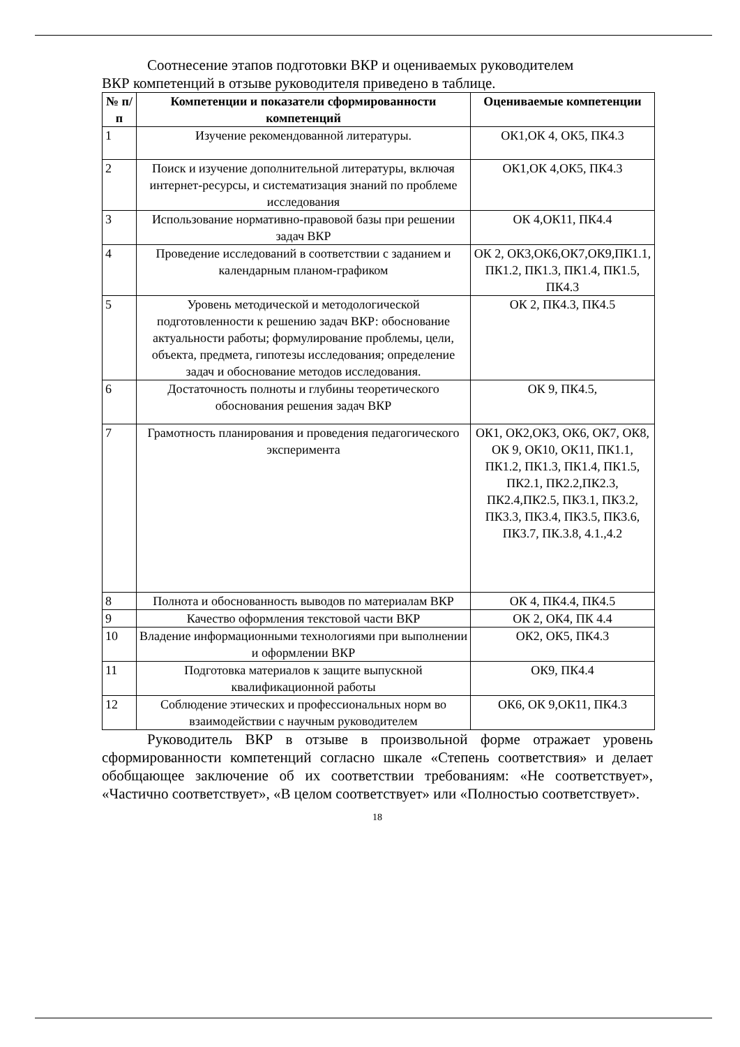Соотнесение этапов подготовки ВКР и оцениваемых руководителем
ВКР компетенций в отзыве руководителя приведено в таблице.
| № п/п | Компетенции и показатели сформированности компетенций | Оцениваемые компетенции |
| --- | --- | --- |
| 1 | Изучение рекомендованной литературы. | ОК1,ОК 4, ОК5, ПК4.3 |
| 2 | Поиск и изучение дополнительной литературы, включая интернет-ресурсы, и систематизация знаний по проблеме исследования | ОК1,ОК 4,ОК5, ПК4.3 |
| 3 | Использование нормативно-правовой базы при решении задач ВКР | ОК 4,ОК11, ПК4.4 |
| 4 | Проведение исследований в соответствии с заданием и календарным планом-графиком | ОК 2, ОК3,ОК6,ОК7,ОК9,ПК1.1, ПК1.2, ПК1.3, ПК1.4, ПК1.5, ПК4.3 |
| 5 | Уровень методической и методологической подготовленности к решению задач ВКР: обоснование актуальности работы; формулирование проблемы, цели, объекта, предмета, гипотезы исследования; определение задач и обоснование методов исследования. | ОК 2, ПК4.3, ПК4.5 |
| 6 | Достаточность полноты и глубины теоретического обоснования решения задач ВКР | ОК 9, ПК4.5, |
| 7 | Грамотность планирования и проведения педагогического эксперимента | ОК1, ОК2,ОК3, ОК6, ОК7, ОК8, ОК 9, ОК10, ОК11, ПК1.1, ПК1.2, ПК1.3, ПК1.4, ПК1.5, ПК2.1, ПК2.2,ПК2.3, ПК2.4,ПК2.5, ПК3.1, ПК3.2, ПК3.3, ПК3.4, ПК3.5, ПК3.6, ПК3.7, ПК.3.8, 4.1.,4.2 |
| 8 | Полнота и обоснованность выводов по материалам ВКР | ОК 4, ПК4.4, ПК4.5 |
| 9 | Качество оформления текстовой части ВКР | ОК 2, ОК4, ПК 4.4 |
| 10 | Владение информационными технологиями при выполнении и оформлении ВКР | ОК2, ОК5, ПК4.3 |
| 11 | Подготовка материалов к защите выпускной квалификационной работы | ОК9, ПК4.4 |
| 12 | Соблюдение этических и профессиональных норм во взаимодействии с научным руководителем | ОК6, ОК 9,ОК11, ПК4.3 |
Руководитель ВКР в отзыве в произвольной форме отражает уровень сформированности компетенций согласно шкале «Степень соответствия» и делает обобщающее заключение об их соответствии требованиям: «Не соответствует», «Частично соответствует», «В целом соответствует» или «Полностью соответствует».
18